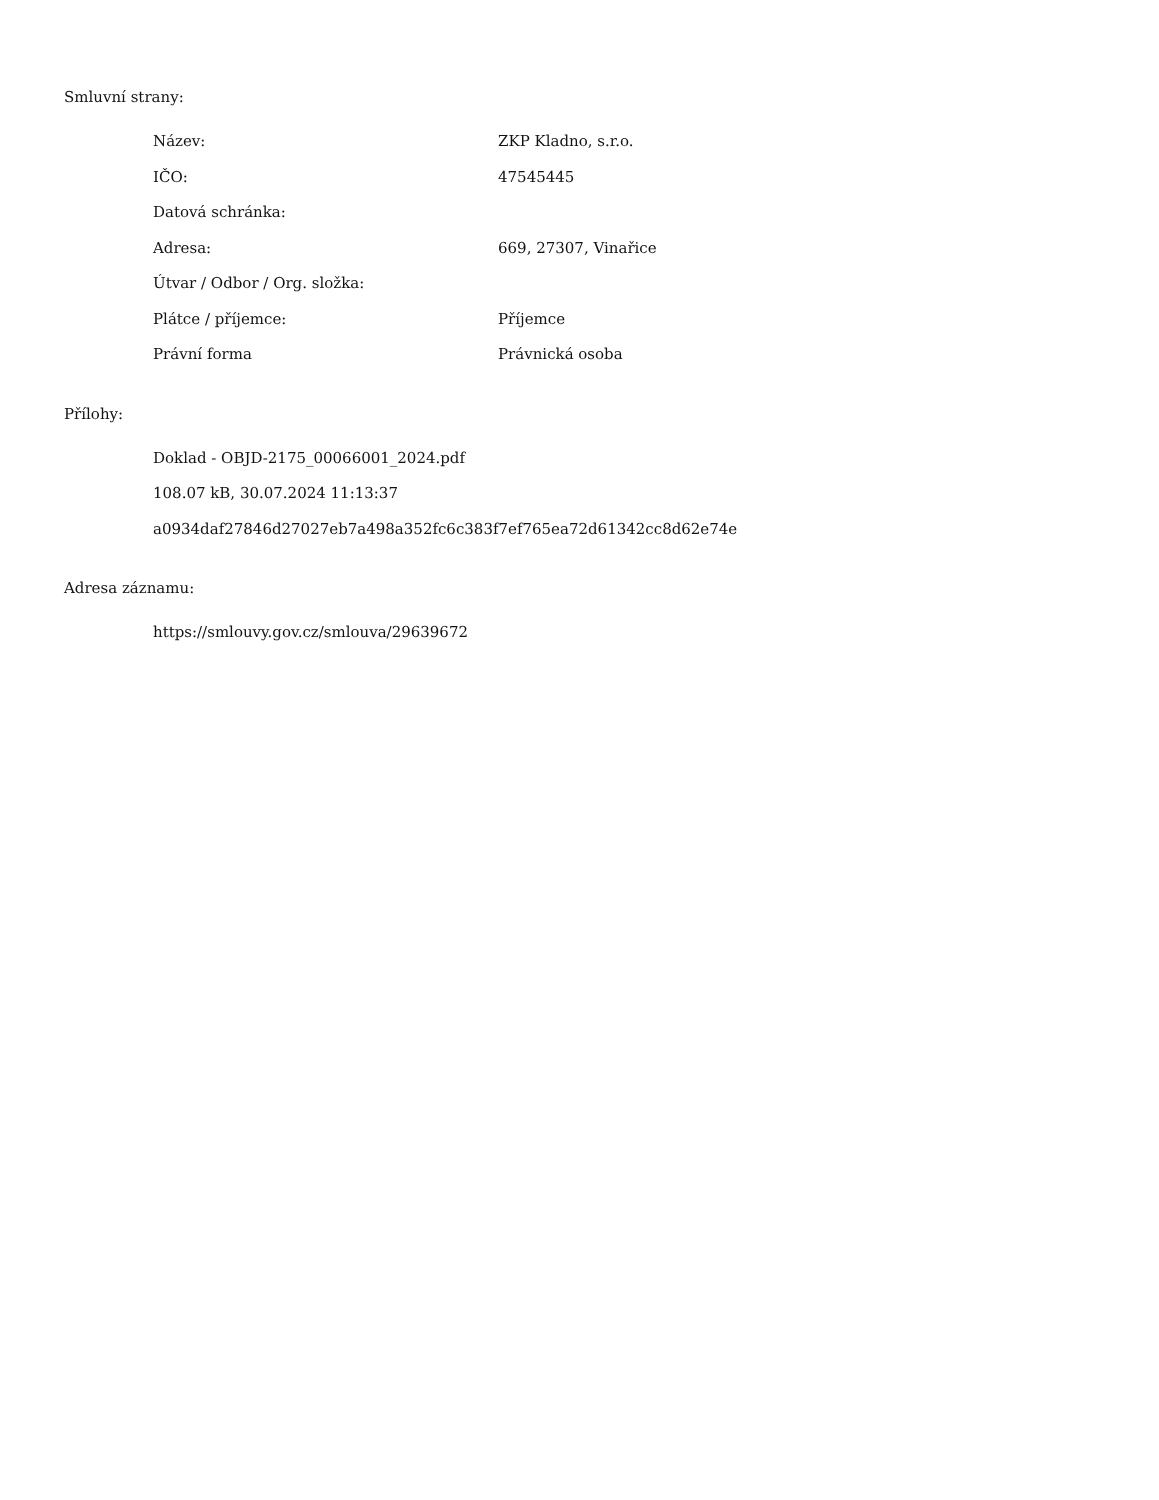Smluvní strany:
| Název: | ZKP Kladno, s.r.o. |
| IČO: | 47545445 |
| Datová schránka: | |
| Adresa: | 669, 27307, Vinařice |
| Útvar / Odbor / Org. složka: | |
| Plátce / příjemce: | Příjemce |
| Právní forma | Právnická osoba |
Přílohy:
Doklad - OBJD-2175_00066001_2024.pdf
108.07 kB, 30.07.2024 11:13:37
a0934daf27846d27027eb7a498a352fc6c383f7ef765ea72d61342cc8d62e74e
Adresa záznamu:
https://smlouvy.gov.cz/smlouva/29639672